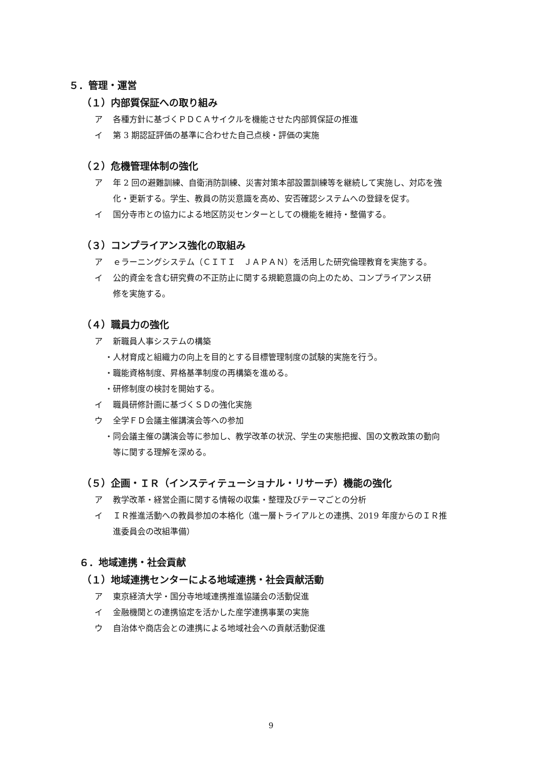５．管理・運営
（１）内部質保証への取り組み
ア 各種方針に基づくＰＤＣＡサイクルを機能させた内部質保証の推進
イ 第 3 期認証評価の基準に合わせた自己点検・評価の実施
（２）危機管理体制の強化
ア 年 2 回の避難訓練、自衛消防訓練、災害対策本部設置訓練等を継続して実施し、対応を強
化・更新する。学生、教員の防災意識を高め、安否確認システムへの登録を促す。
イ 国分寺市との協力による地区防災センターとしての機能を維持・整備する。
（３）コンプライアンス強化の取組み
ア ｅラーニングシステム（ＣＩＴＩ　ＪＡＰＡＮ）を活用した研究倫理教育を実施する。
イ 公的資金を含む研究費の不正防止に関する規範意識の向上のため、コンプライアンス研
修を実施する。
（４）職員力の強化
ア 新職員人事システムの構築
・人材育成と組織力の向上を目的とする目標管理制度の試験的実施を行う。
・職能資格制度、昇格基準制度の再構築を進める。
・研修制度の検討を開始する。
イ 職員研修計画に基づくＳＤの強化実施
ウ 全学ＦＤ会議主催講演会等への参加
・同会議主催の講演会等に参加し、教学改革の状況、学生の実態把握、国の文教政策の動向
等に関する理解を深める。
（５）企画・ＩＲ（インスティテューショナル・リサーチ）機能の強化
ア 教学改革・経営企画に関する情報の収集・整理及びテーマごとの分析
イ ＩＲ推進活動への教員参加の本格化（進一層トライアルとの連携、2019 年度からのＩＲ推
進委員会の改組準備）
６．地域連携・社会貢献
（１）地域連携センターによる地域連携・社会貢献活動
ア 東京経済大学・国分寺地域連携推進協議会の活動促進
イ 金融機関との連携協定を活かした産学連携事業の実施
ウ 自治体や商店会との連携による地域社会への貢献活動促進
9